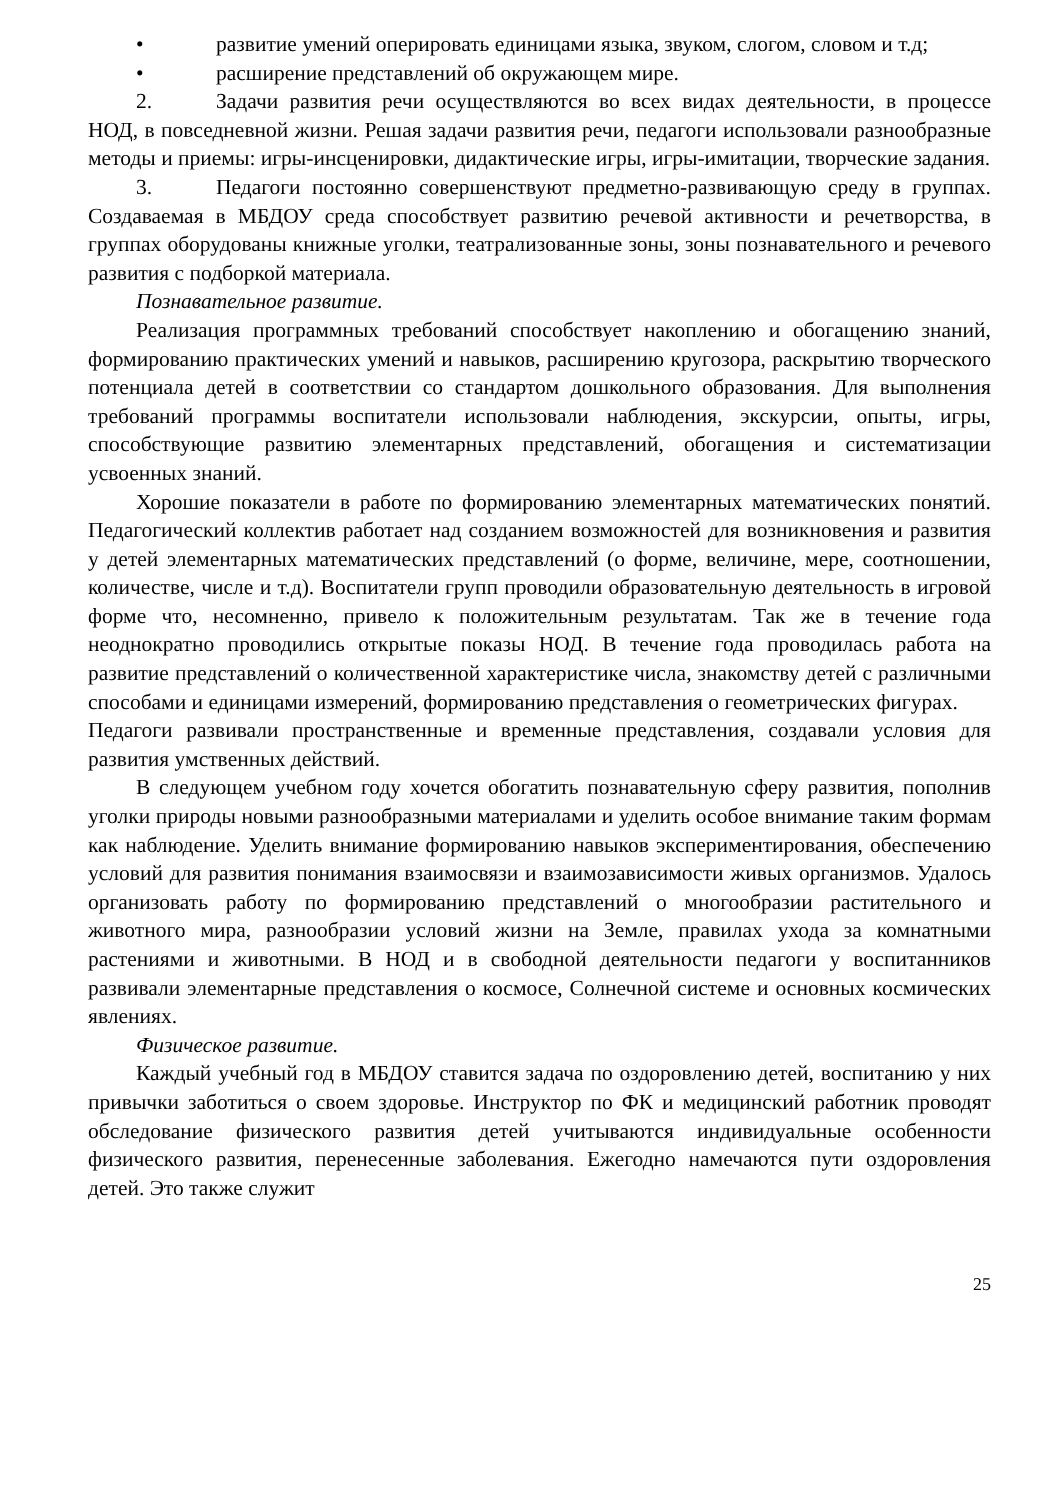• развитие умений оперировать единицами языка, звуком, слогом, словом и т.д;
• расширение представлений об окружающем мире.
2. Задачи развития речи осуществляются во всех видах деятельности, в процессе НОД, в повседневной жизни. Решая задачи развития речи, педагоги использовали разнообразные методы и приемы: игры-инсценировки, дидактические игры, игры-имитации, творческие задания.
3. Педагоги постоянно совершенствуют предметно-развивающую среду в группах. Создаваемая в МБДОУ среда способствует развитию речевой активности и речетворства, в группах оборудованы книжные уголки, театрализованные зоны, зоны познавательного и речевого развития с подборкой материала.
Познавательное развитие.
Реализация программных требований способствует накоплению и обогащению знаний, формированию практических умений и навыков, расширению кругозора, раскрытию творческого потенциала детей в соответствии со стандартом дошкольного образования. Для выполнения требований программы воспитатели использовали наблюдения, экскурсии, опыты, игры, способствующие развитию элементарных представлений, обогащения и систематизации усвоенных знаний.
Хорошие показатели в работе по формированию элементарных математических понятий. Педагогический коллектив работает над созданием возможностей для возникновения и развития у детей элементарных математических представлений (о форме, величине, мере, соотношении, количестве, числе и т.д). Воспитатели групп проводили образовательную деятельность в игровой форме что, несомненно, привело к положительным результатам. Так же в течение года неоднократно проводились открытые показы НОД. В течение года проводилась работа на развитие представлений о количественной характеристике числа, знакомству детей с различными способами и единицами измерений, формированию представления о геометрических фигурах.
Педагоги развивали пространственные и временные представления, создавали условия для развития умственных действий.
В следующем учебном году хочется обогатить познавательную сферу развития, пополнив уголки природы новыми разнообразными материалами и уделить особое внимание таким формам как наблюдение. Уделить внимание формированию навыков экспериментирования, обеспечению условий для развития понимания взаимосвязи и взаимозависимости живых организмов. Удалось организовать работу по формированию представлений о многообразии растительного и животного мира, разнообразии условий жизни на Земле, правилах ухода за комнатными растениями и животными. В НОД и в свободной деятельности педагоги у воспитанников развивали элементарные представления о космосе, Солнечной системе и основных космических явлениях.
Физическое развитие.
Каждый учебный год в МБДОУ ставится задача по оздоровлению детей, воспитанию у них привычки заботиться о своем здоровье. Инструктор по ФК и медицинский работник проводят обследование физического развития детей учитываются индивидуальные особенности физического развития, перенесенные заболевания. Ежегодно намечаются пути оздоровления детей. Это также служит
25